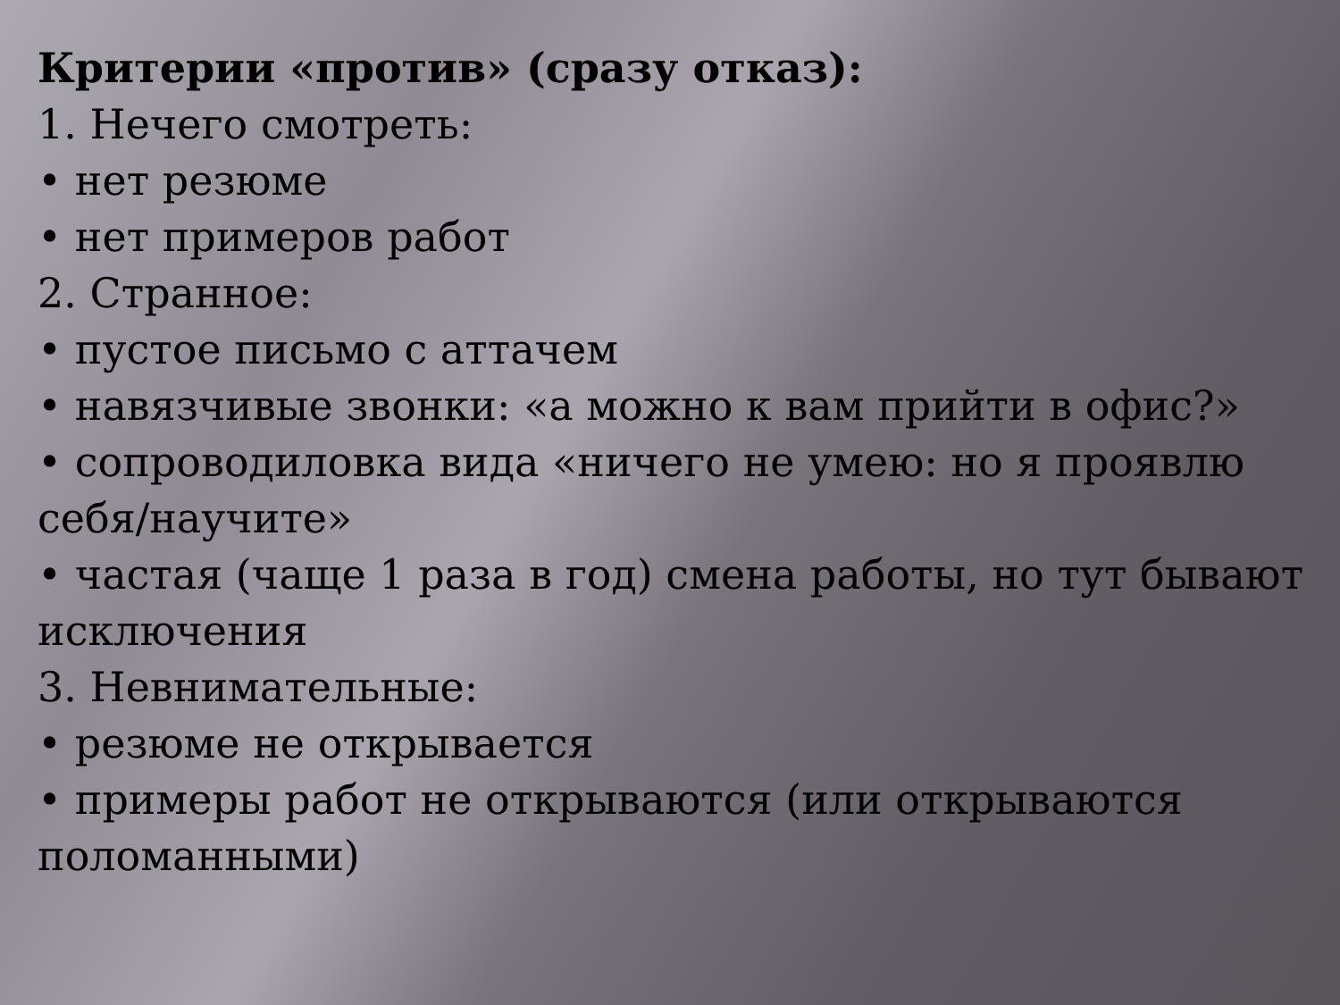Критерии «против» (сразу отказ):
1. Нечего смотреть:
• нет резюме
• нет примеров работ
2. Странное:
• пустое письмо с аттачем
• навязчивые звонки: «а можно к вам прийти в офис?»
• сопроводиловка вида «ничего не умею: но я проявлю себя/научите»
• частая (чаще 1 раза в год) смена работы, но тут бывают исключения
3. Невнимательные:
• резюме не открывается
• примеры работ не открываются (или открываются поломанными)